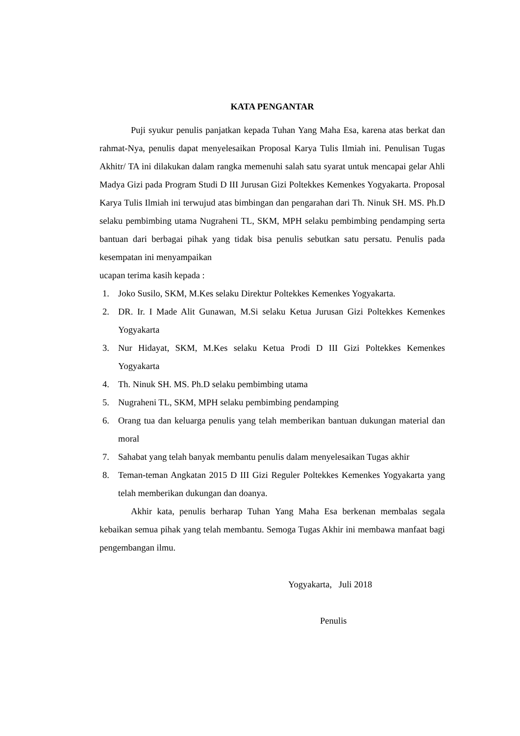KATA PENGANTAR
Puji syukur penulis panjatkan kepada Tuhan Yang Maha Esa, karena atas berkat dan rahmat-Nya, penulis dapat menyelesaikan Proposal Karya Tulis Ilmiah ini. Penulisan Tugas Akhitr/ TA ini dilakukan dalam rangka memenuhi salah satu syarat untuk mencapai gelar Ahli Madya Gizi pada Program Studi D III Jurusan Gizi Poltekkes Kemenkes Yogyakarta. Proposal Karya Tulis Ilmiah ini terwujud atas bimbingan dan pengarahan dari Th. Ninuk SH. MS. Ph.D selaku pembimbing utama Nugraheni TL, SKM, MPH selaku pembimbing pendamping serta bantuan dari berbagai pihak yang tidak bisa penulis sebutkan satu persatu. Penulis pada kesempatan ini menyampaikan
ucapan terima kasih kepada :
1. Joko Susilo, SKM, M.Kes selaku Direktur Poltekkes Kemenkes Yogyakarta.
2. DR. Ir. I Made Alit Gunawan, M.Si selaku Ketua Jurusan Gizi Poltekkes Kemenkes Yogyakarta
3. Nur Hidayat, SKM, M.Kes selaku Ketua Prodi D III Gizi Poltekkes Kemenkes Yogyakarta
4. Th. Ninuk SH. MS. Ph.D selaku pembimbing utama
5. Nugraheni TL, SKM, MPH selaku pembimbing pendamping
6. Orang tua dan keluarga penulis yang telah memberikan bantuan dukungan material dan moral
7. Sahabat yang telah banyak membantu penulis dalam menyelesaikan Tugas akhir
8. Teman-teman Angkatan 2015 D III Gizi Reguler Poltekkes Kemenkes Yogyakarta yang telah memberikan dukungan dan doanya.
Akhir kata, penulis berharap Tuhan Yang Maha Esa berkenan membalas segala kebaikan semua pihak yang telah membantu. Semoga Tugas Akhir ini membawa manfaat bagi pengembangan ilmu.
Yogyakarta, Juli 2018
Penulis